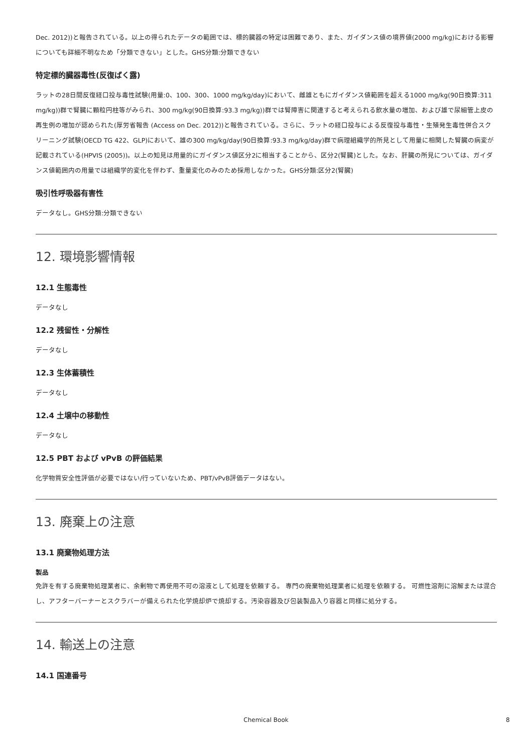Dec. 2012))と報告されている。以上の得られたデータの範囲では、標的臓器の特定は困難であり、また、ガイダンス値の境界値(2000 mg/kg)における影響についても詳細不明なため「分類できない」とした。GHS分類:分類できない
特定標的臓器毒性(反復ばく露)
ラットの28日間反復経口投与毒性試験(用量:0、100、300、1000 mg/kg/day)において、雌雄ともにガイダンス値範囲を超える1000 mg/kg(90日換算:311 mg/kg))群で腎臓に顆粒円柱等がみられ、300 mg/kg(90日換算:93.3 mg/kg))群では腎障害に関連すると考えられる飲水量の増加、および雄で尿細管上皮の再生例の増加が認められた(厚労省報告 (Access on Dec. 2012))と報告されている。さらに、ラットの経口投与による反復投与毒性・生殖発生毒性併合スクリーニング試験(OECD TG 422、GLP)において、雄の300 mg/kg/day(90日換算:93.3 mg/kg/day)群で病理組織学的所見として用量に相関した腎臓の病変が記載されている(HPVIS (2005))。以上の知見は用量的にガイダンス値区分2に相当することから、区分2(腎臓)とした。なお、肝臓の所見については、ガイダンス値範囲内の用量では組織学的変化を伴わず、重量変化のみのため採用しなかった。GHS分類:区分2(腎臓)
吸引性呼吸器有害性
データなし。GHS分類:分類できない
12. 環境影響情報
12.1 生態毒性
データなし
12.2 残留性・分解性
データなし
12.3 生体蓄積性
データなし
12.4 土壌中の移動性
データなし
12.5 PBT および vPvB の評価結果
化学物質安全性評価が必要ではない/行っていないため、PBT/vPvB評価データはない。
13. 廃棄上の注意
13.1 廃棄物処理方法
製品
免許を有する廃棄物処理業者に、余剰物で再使用不可の溶液として処理を依頼する。 専門の廃棄物処理業者に処理を依頼する。 可燃性溶剤に溶解または混合し、アフターバーナーとスクラバーが備えられた化学焼却炉で焼却する。汚染容器及び包装製品入り容器と同様に処分する。
14. 輸送上の注意
14.1 国連番号
Chemical Book 8